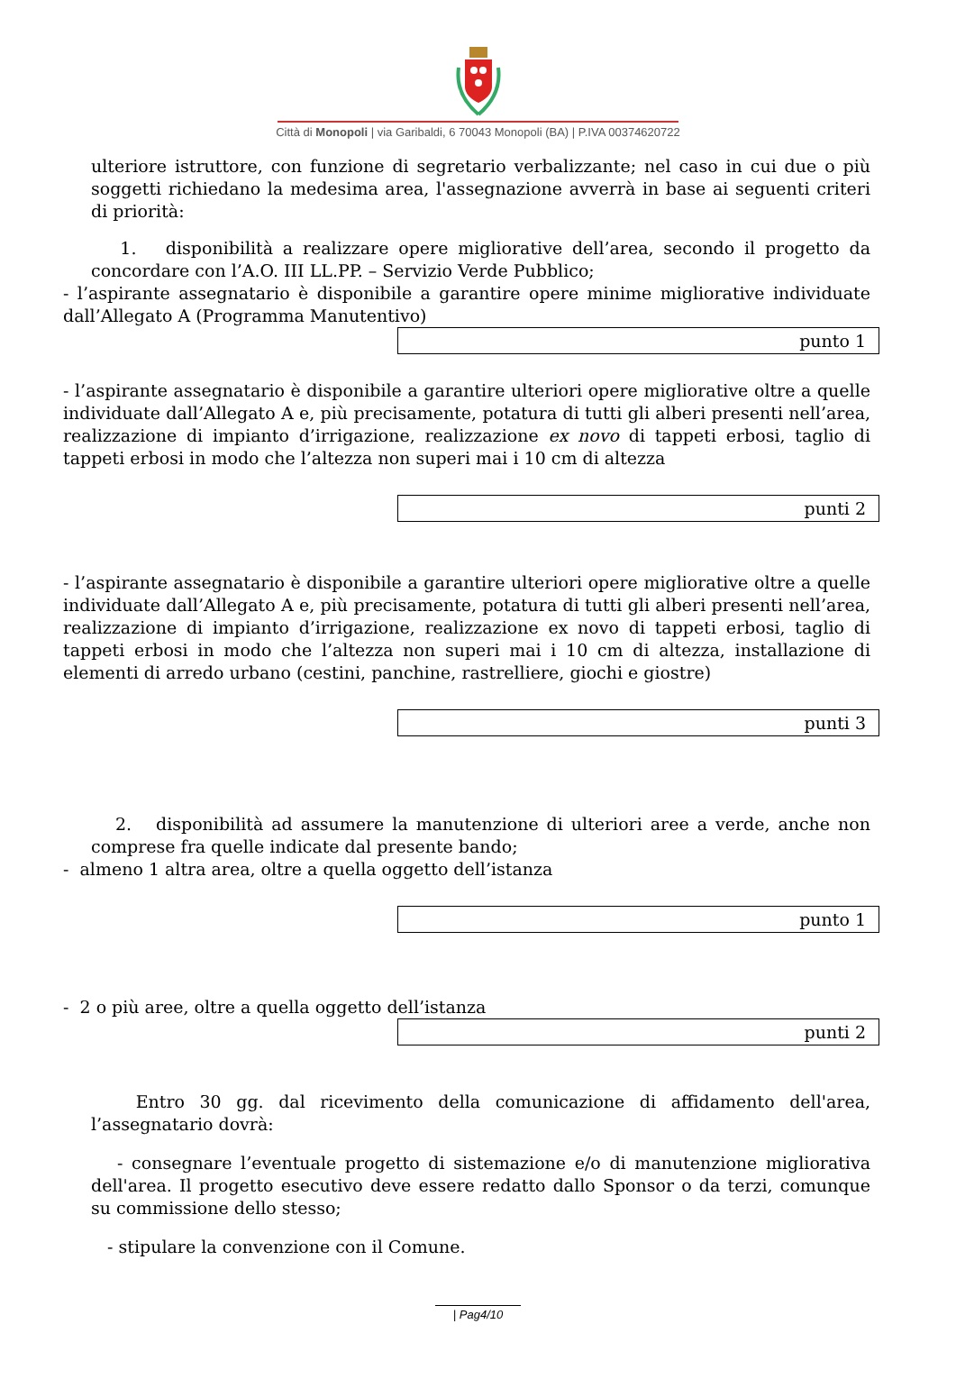Città di Monopoli | via Garibaldi, 6 70043 Monopoli (BA) | P.IVA 00374620722
ulteriore istruttore, con funzione di segretario verbalizzante; nel caso in cui due o più soggetti richiedano la medesima area, l'assegnazione avverrà in base ai seguenti criteri di priorità:
1. disponibilità a realizzare opere migliorative dell’area, secondo il progetto da concordare con l’A.O. III LL.PP. – Servizio Verde Pubblico;
- l’aspirante assegnatario è disponibile a garantire opere minime migliorative individuate dall’Allegato A (Programma Manutentivo)
punto 1
- l’aspirante assegnatario è disponibile a garantire ulteriori opere migliorative oltre a quelle individuate dall’Allegato A e, più precisamente, potatura di tutti gli alberi presenti nell’area, realizzazione di impianto d’irrigazione, realizzazione ex novo di tappeti erbosi, taglio di tappeti erbosi in modo che l’altezza non superi mai i 10 cm di altezza
punti 2
- l’aspirante assegnatario è disponibile a garantire ulteriori opere migliorative oltre a quelle individuate dall’Allegato A e, più precisamente, potatura di tutti gli alberi presenti nell’area, realizzazione di impianto d’irrigazione, realizzazione ex novo di tappeti erbosi, taglio di tappeti erbosi in modo che l’altezza non superi mai i 10 cm di altezza, installazione di elementi di arredo urbano (cestini, panchine, rastrelliere, giochi e giostre)
punti 3
2. disponibilità ad assumere la manutenzione di ulteriori aree a verde, anche non comprese fra quelle indicate dal presente bando;
- almeno 1 altra area, oltre a quella oggetto dell’istanza
punto 1
- 2 o più aree, oltre a quella oggetto dell’istanza
punti 2
Entro 30 gg. dal ricevimento della comunicazione di affidamento dell'area, l’assegnatario dovrà:
- consegnare l’eventuale progetto di sistemazione e/o di manutenzione migliorativa dell'area. Il progetto esecutivo deve essere redatto dallo Sponsor o da terzi, comunque su commissione dello stesso;
- stipulare la convenzione con il Comune.
| Pag4/10